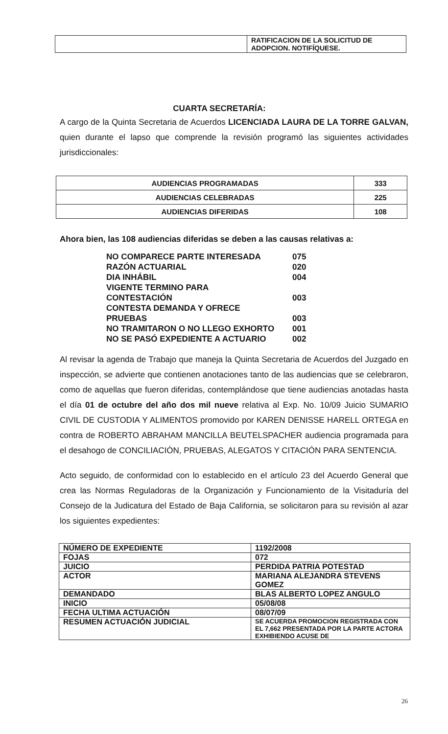| | RATIFICACION DE LA SOLICITUD DE ADOPCION. NOTIFÍQUESE. |
CUARTA SECRETARÍA:
A cargo de la Quinta Secretaria de Acuerdos LICENCIADA LAURA DE LA TORRE GALVAN, quien durante el lapso que comprende la revisión programó las siguientes actividades jurisdiccionales:
| AUDIENCIAS PROGRAMADAS | 333 |
| AUDIENCIAS CELEBRADAS | 225 |
| AUDIENCIAS DIFERIDAS | 108 |
Ahora bien, las 108 audiencias diferidas se deben a las causas relativas a:
| NO COMPARECE PARTE INTERESADA | 075 |
| RAZÓN ACTUARIAL | 020 |
| DIA INHÁBIL | 004 |
| VIGENTE TERMINO PARA CONTESTACIÓN | 003 |
| CONTESTA DEMANDA Y OFRECE PRUEBAS | 003 |
| NO TRAMITARON O NO LLEGO EXHORTO | 001 |
| NO SE PASÓ EXPEDIENTE A ACTUARIO | 002 |
Al revisar la agenda de Trabajo que maneja la Quinta Secretaria de Acuerdos del Juzgado en inspección, se advierte que contienen anotaciones tanto de las audiencias que se celebraron, como de aquellas que fueron diferidas, contemplándose que tiene audiencias anotadas hasta el día 01 de octubre del año dos mil nueve relativa al Exp. No. 10/09 Juicio SUMARIO CIVIL DE CUSTODIA Y ALIMENTOS promovido por KAREN DENISSE HARELL ORTEGA en contra de ROBERTO ABRAHAM MANCILLA BEUTELSPACHER audiencia programada para el desahogo de CONCILIACIÓN, PRUEBAS, ALEGATOS Y CITACIÓN PARA SENTENCIA.
Acto seguido, de conformidad con lo establecido en el artículo 23 del Acuerdo General que crea las Normas Reguladoras de la Organización y Funcionamiento de la Visitaduría del Consejo de la Judicatura del Estado de Baja California, se solicitaron para su revisión al azar los siguientes expedientes:
| NÚMERO DE EXPEDIENTE | 1192/2008 |
| FOJAS | 072 |
| JUICIO | PERDIDA PATRIA POTESTAD |
| ACTOR | MARIANA ALEJANDRA STEVENS GOMEZ |
| DEMANDADO | BLAS ALBERTO LOPEZ ANGULO |
| INICIO | 05/08/08 |
| FECHA ULTIMA ACTUACIÓN | 08/07/09 |
| RESUMEN ACTUACIÓN JUDICIAL | SE ACUERDA PROMOCION REGISTRADA CON EL 7,662 PRESENTADA POR LA PARTE ACTORA EXHIBIENDO ACUSE DE |
26